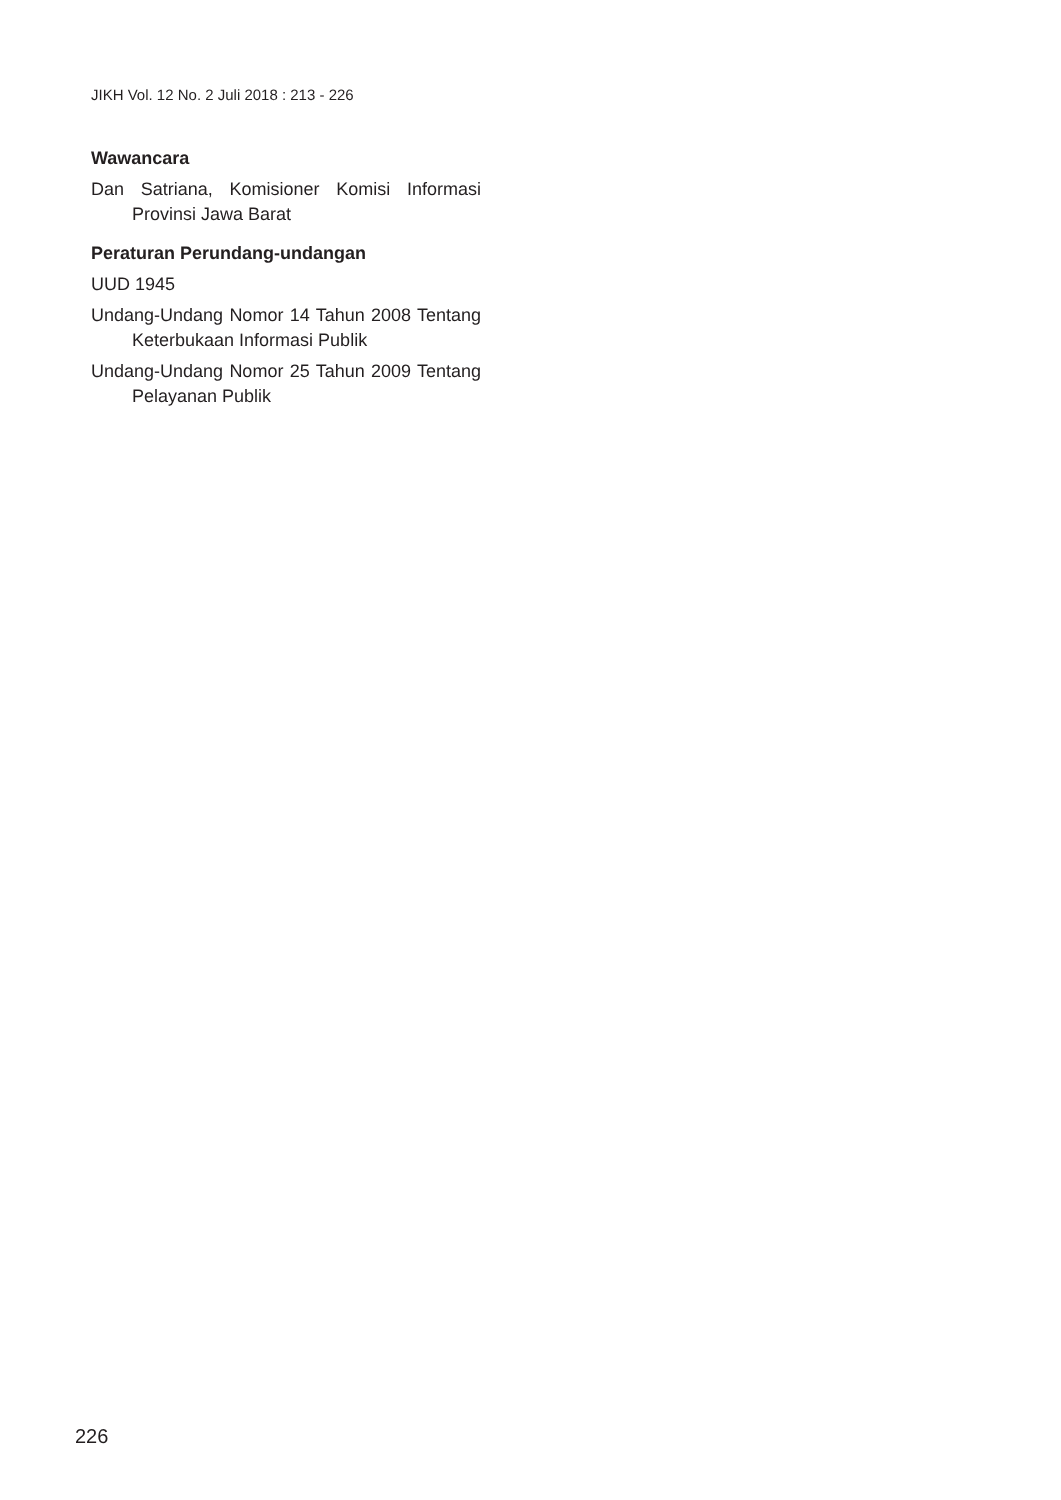JIKH Vol. 12 No. 2 Juli 2018 : 213 - 226
Wawancara
Dan Satriana, Komisioner Komisi Informasi Provinsi Jawa Barat
Peraturan Perundang-undangan
UUD 1945
Undang-Undang Nomor 14 Tahun 2008 Tentang Keterbukaan Informasi Publik
Undang-Undang Nomor 25 Tahun 2009 Tentang Pelayanan Publik
226